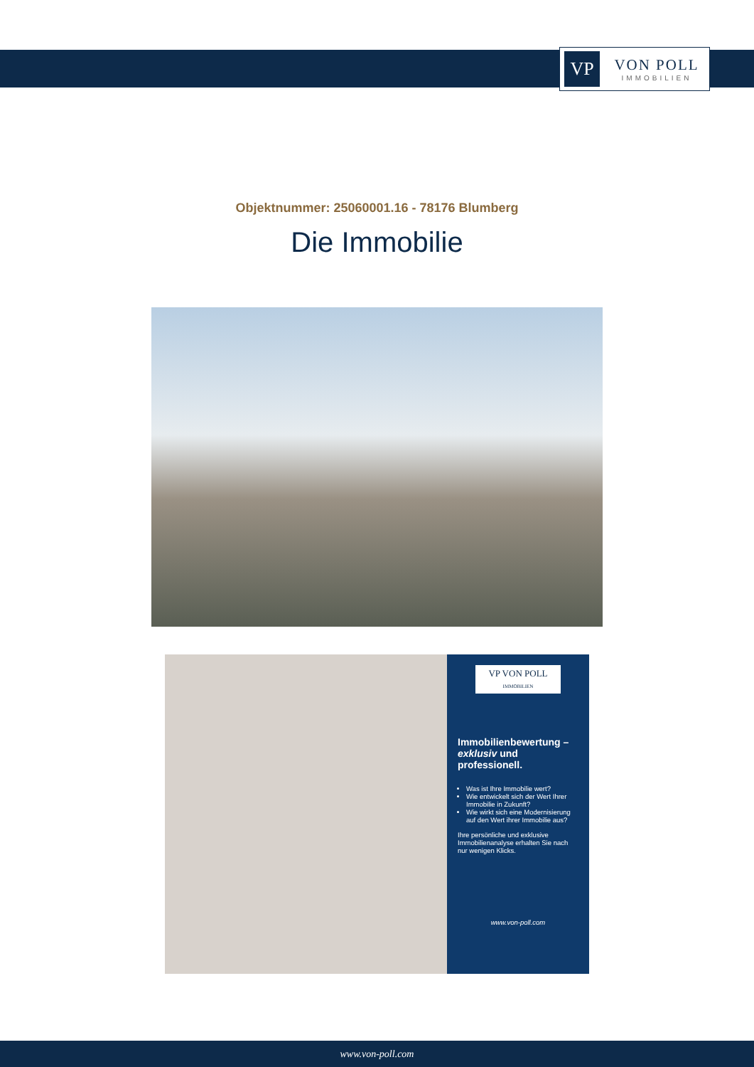VP
VON POLL
IMMOBILIEN
Objektnummer: 25060001.16 - 78176 Blumberg
Die Immobilie
VP VON POLL
IMMOBILIEN
Immobilienbewertung – exklusiv und professionell.
Was ist Ihre Immobilie wert?
Wie entwickelt sich der Wert Ihrer Immobilie in Zukunft?
Wie wirkt sich eine Modernisierung auf den Wert ihrer Immobilie aus?
Ihre persönliche und exklusive Immobilienanalyse erhalten Sie nach nur wenigen Klicks.
www.von-poll.com
www.von-poll.com